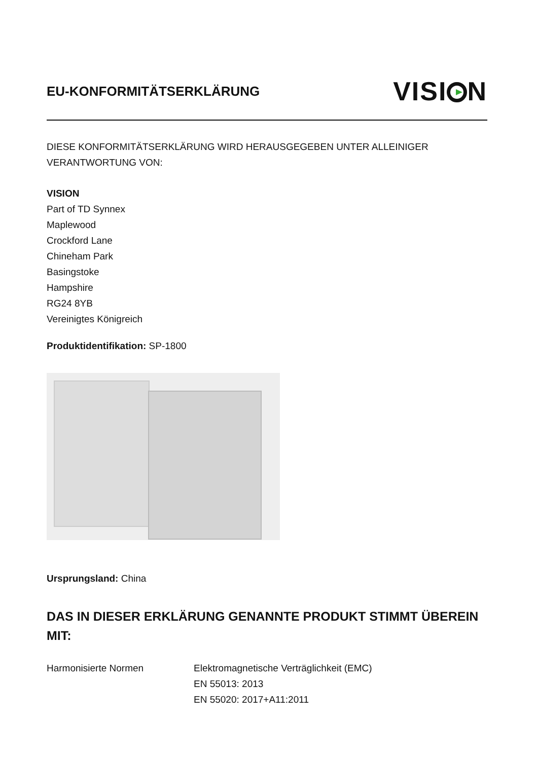EU-KONFORMITÄTSERKLÄRUNG
VISI N
DIESE KONFORMITÄTSERKLÄRUNG WIRD HERAUSGEGEBEN UNTER ALLEINIGER VERANTWORTUNG VON:
VISION
Part of TD Synnex
Maplewood
Crockford Lane
Chineham Park
Basingstoke
Hampshire
RG24 8YB
Vereinigtes Königreich
Produktidentifikation: SP-1800
Ursprungsland: China
DAS IN DIESER ERKLÄRUNG GENANNTE PRODUKT STIMMT ÜBEREIN MIT:
Harmonisierte Normen Elektromagnetische Verträglichkeit (EMC)
EN 55013: 2013
EN 55020: 2017+A11:2011